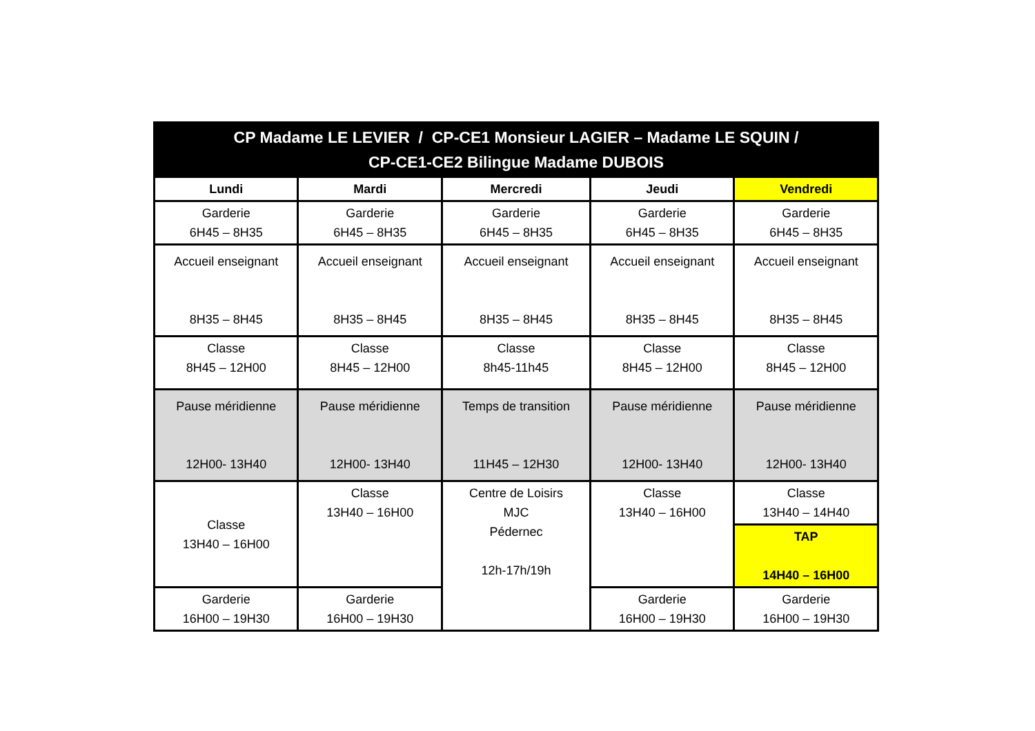| CP Madame LE LEVIER / CP-CE1 Monsieur LAGIER – Madame LE SQUIN / CP-CE1-CE2 Bilingue Madame DUBOIS | | | | |
| Lundi | Mardi | Mercredi | Jeudi | Vendredi |
| Garderie 6H45 – 8H35 | Garderie 6H45 – 8H35 | Garderie 6H45 – 8H35 | Garderie 6H45 – 8H35 | Garderie 6H45 – 8H35 |
| Accueil enseignant 8H35 – 8H45 | Accueil enseignant 8H35 – 8H45 | Accueil enseignant 8H35 – 8H45 | Accueil enseignant 8H35 – 8H45 | Accueil enseignant 8H35 – 8H45 |
| Classe 8H45 – 12H00 | Classe 8H45 – 12H00 | Classe 8h45-11h45 | Classe 8H45 – 12H00 | Classe 8H45 – 12H00 |
| Pause méridienne 12H00- 13H40 | Pause méridienne 12H00- 13H40 | Temps de transition 11H45 – 12H30 | Pause méridienne 12H00- 13H40 | Pause méridienne 12H00- 13H40 |
| Classe 13H40 – 16H00 | Classe 13H40 – 16H00 | Centre de Loisirs MJC Pédernec 12h-17h/19h | Classe 13H40 – 16H00 | Classe 13H40 – 14H40 |
| | | | | TAP 14H40 – 16H00 |
| Garderie 16H00 – 19H30 | Garderie 16H00 – 19H30 | | Garderie 16H00 – 19H30 | Garderie 16H00 – 19H30 |